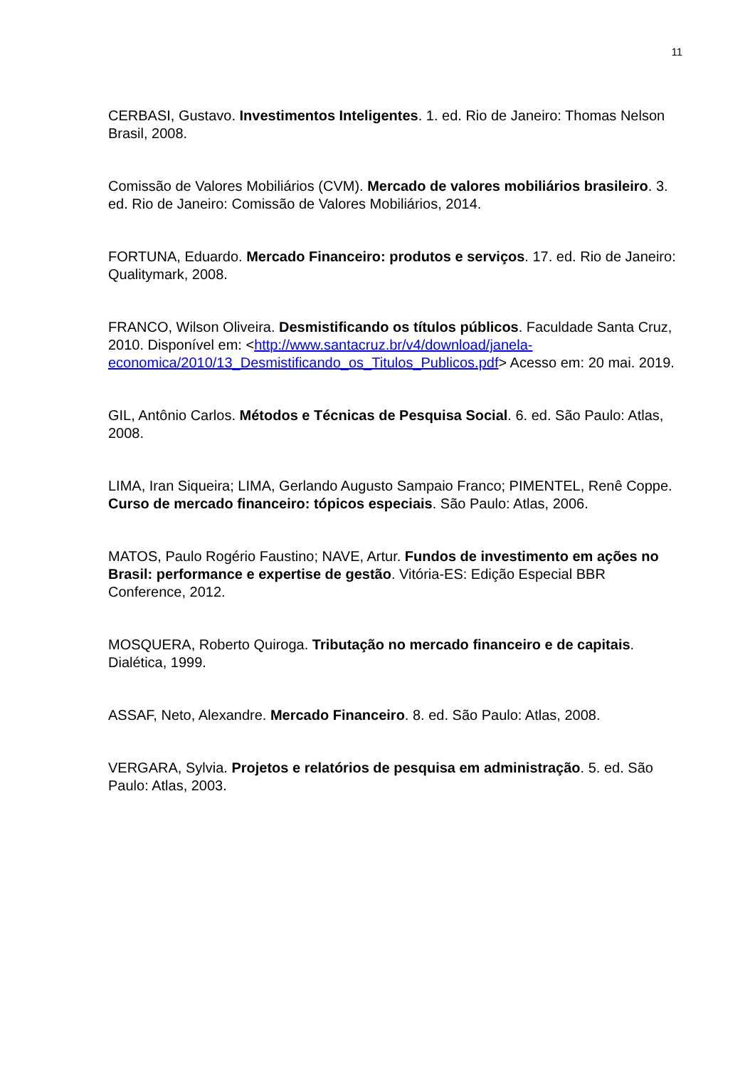11
CERBASI, Gustavo. Investimentos Inteligentes. 1. ed. Rio de Janeiro: Thomas Nelson Brasil, 2008.
Comissão de Valores Mobiliários (CVM). Mercado de valores mobiliários brasileiro. 3. ed. Rio de Janeiro: Comissão de Valores Mobiliários, 2014.
FORTUNA, Eduardo. Mercado Financeiro: produtos e serviços. 17. ed. Rio de Janeiro: Qualitymark, 2008.
FRANCO, Wilson Oliveira. Desmistificando os títulos públicos. Faculdade Santa Cruz, 2010. Disponível em: <http://www.santacruz.br/v4/download/janela-economica/2010/13_Desmistificando_os_Titulos_Publicos.pdf> Acesso em: 20 mai. 2019.
GIL, Antônio Carlos. Métodos e Técnicas de Pesquisa Social. 6. ed. São Paulo: Atlas, 2008.
LIMA, Iran Siqueira; LIMA, Gerlando Augusto Sampaio Franco; PIMENTEL, Renê Coppe. Curso de mercado financeiro: tópicos especiais. São Paulo: Atlas, 2006.
MATOS, Paulo Rogério Faustino; NAVE, Artur. Fundos de investimento em ações no Brasil: performance e expertise de gestão. Vitória-ES: Edição Especial BBR Conference, 2012.
MOSQUERA, Roberto Quiroga. Tributação no mercado financeiro e de capitais. Dialética, 1999.
ASSAF, Neto, Alexandre. Mercado Financeiro. 8. ed. São Paulo: Atlas, 2008.
VERGARA, Sylvia. Projetos e relatórios de pesquisa em administração. 5. ed. São Paulo: Atlas, 2003.